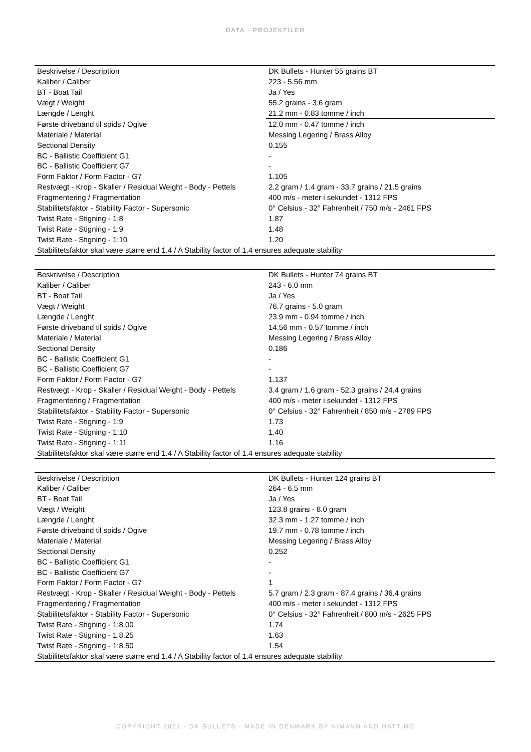DATA - PROJEKTILER
| Beskrivelse / Description | DK Bullets - Hunter 55 grains BT |
| Kaliber / Caliber | 223 - 5.56 mm |
| BT - Boat Tail | Ja / Yes |
| Vægt / Weight | 55.2 grains - 3.6 gram |
| Længde / Lenght | 21.2 mm - 0.83 tomme / inch |
| Første driveband til spids / Ogive | 12.0 mm - 0.47 tomme / inch |
| Materiale / Material | Messing Legering / Brass Alloy |
| Sectional Density | 0.155 |
| BC - Ballistic Coefficient G1 | - |
| BC - Ballistic Coefficient G7 | - |
| Form Faktor / Form Factor - G7 | 1.105 |
| Restvægt - Krop - Skaller / Residual Weight - Body - Pettels | 2.2 gram / 1.4 gram - 33.7 grains / 21.5 grains |
| Fragmentering / Fragmentation | 400 m/s - meter i sekundet - 1312 FPS |
| Stabilitetsfaktor - Stability Factor - Supersonic | 0° Celsius - 32° Fahrenheit / 750 m/s - 2461 FPS |
| Twist Rate - Stigning - 1:8 | 1.87 |
| Twist Rate - Stigning - 1:9 | 1.48 |
| Twist Rate - Stigning - 1:10 | 1.20 |
| Stabilitetsfaktor skal være større end 1.4 / A Stability factor of 1.4 ensures adequate stability | |
| Beskrivelse / Description | DK Bullets - Hunter 74 grains BT |
| Kaliber / Caliber | 243 - 6.0 mm |
| BT - Boat Tail | Ja / Yes |
| Vægt / Weight | 76.7 grains - 5.0 gram |
| Længde / Lenght | 23.9 mm - 0.94 tomme / inch |
| Første driveband til spids / Ogive | 14.56 mm - 0.57 tomme / inch |
| Materiale / Material | Messing Legering / Brass Alloy |
| Sectional Density | 0.186 |
| BC - Ballistic Coefficient G1 | - |
| BC - Ballistic Coefficient G7 | - |
| Form Faktor / Form Factor - G7 | 1.137 |
| Restvægt - Krop - Skaller / Residual Weight - Body - Pettels | 3.4 gram / 1.6 gram - 52.3 grains / 24.4 grains |
| Fragmentering / Fragmentation | 400 m/s - meter i sekundet - 1312 FPS |
| Stabilitetsfaktor - Stability Factor - Supersonic | 0° Celsius - 32° Fahrenheit / 850 m/s - 2789 FPS |
| Twist Rate - Stigning - 1:9 | 1.73 |
| Twist Rate - Stigning - 1:10 | 1.40 |
| Twist Rate - Stigning - 1:11 | 1.16 |
| Stabilitetsfaktor skal være større end 1.4 / A Stability factor of 1.4 ensures adequate stability | |
| Beskrivelse / Description | DK Bullets - Hunter 124 grains BT |
| Kaliber / Caliber | 264 - 6.5 mm |
| BT - Boat Tail | Ja / Yes |
| Vægt / Weight | 123.8 grains - 8.0 gram |
| Længde / Lenght | 32.3 mm - 1.27 tomme / inch |
| Første driveband til spids / Ogive | 19.7 mm - 0.78 tomme / inch |
| Materiale / Material | Messing Legering / Brass Alloy |
| Sectional Density | 0.252 |
| BC - Ballistic Coefficient G1 | - |
| BC - Ballistic Coefficient G7 | - |
| Form Faktor / Form Factor - G7 | 1 |
| Restvægt - Krop - Skaller / Residual Weight - Body - Pettels | 5.7 gram / 2.3 gram - 87.4 grains / 36.4 grains |
| Fragmentering / Fragmentation | 400 m/s - meter i sekundet - 1312 FPS |
| Stabilitetsfaktor - Stability Factor - Supersonic | 0° Celsius - 32° Fahrenheit / 800 m/s - 2625 FPS |
| Twist Rate - Stigning - 1:8.00 | 1.74 |
| Twist Rate - Stigning - 1:8.25 | 1.63 |
| Twist Rate - Stigning - 1:8.50 | 1.54 |
| Stabilitetsfaktor skal være større end 1.4 / A Stability factor of 1.4 ensures adequate stability | |
COPYRIGHT 2021 - DK BULLETS - MADE IN DENMARK BY NIMANN AND HATTING